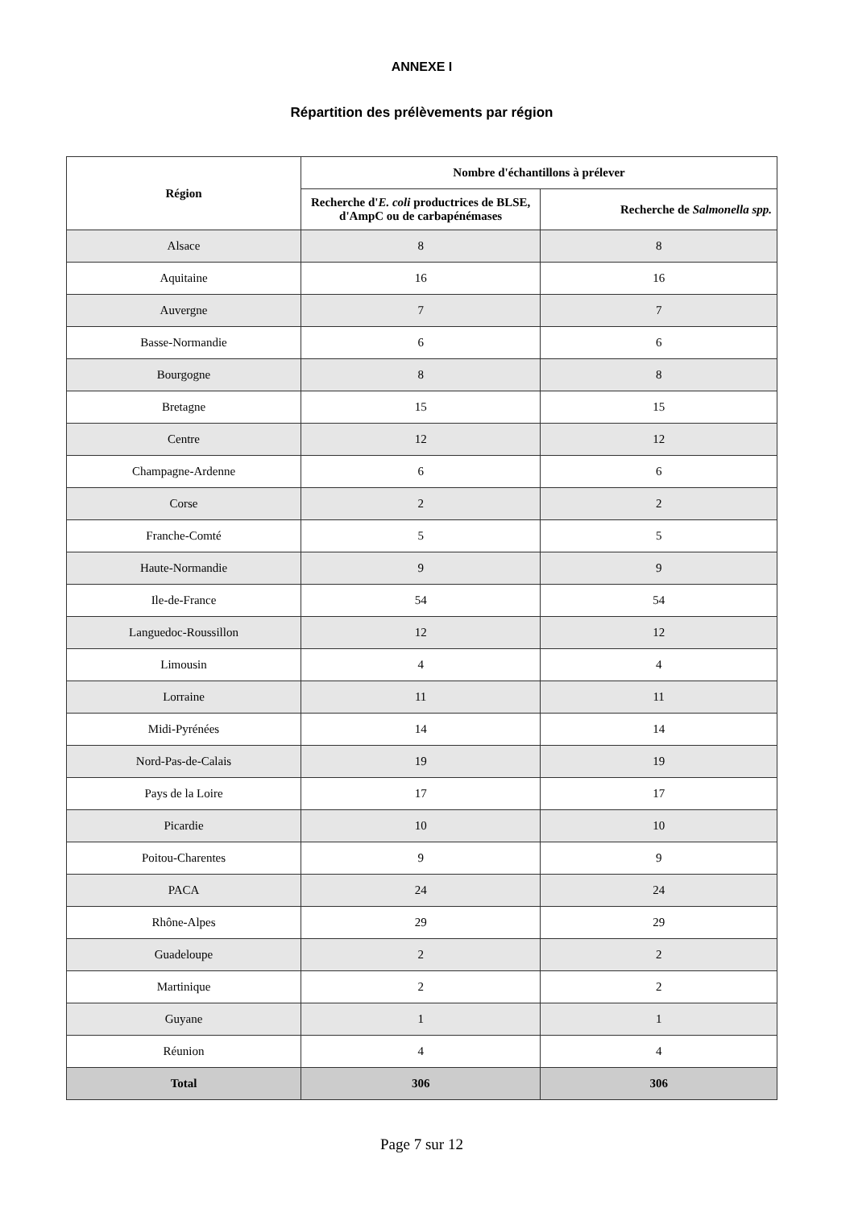ANNEXE I
Répartition des prélèvements par région
| Région | Nombre d'échantillons à prélever | |
| --- | --- | --- |
| | Recherche d' E. coli productrices de BLSE, d'AmpC ou de carbapénémases | Recherche de Salmonella spp. |
| Alsace | 8 | 8 |
| Aquitaine | 16 | 16 |
| Auvergne | 7 | 7 |
| Basse-Normandie | 6 | 6 |
| Bourgogne | 8 | 8 |
| Bretagne | 15 | 15 |
| Centre | 12 | 12 |
| Champagne-Ardenne | 6 | 6 |
| Corse | 2 | 2 |
| Franche-Comté | 5 | 5 |
| Haute-Normandie | 9 | 9 |
| Ile-de-France | 54 | 54 |
| Languedoc-Roussillon | 12 | 12 |
| Limousin | 4 | 4 |
| Lorraine | 11 | 11 |
| Midi-Pyrénées | 14 | 14 |
| Nord-Pas-de-Calais | 19 | 19 |
| Pays de la Loire | 17 | 17 |
| Picardie | 10 | 10 |
| Poitou-Charentes | 9 | 9 |
| PACA | 24 | 24 |
| Rhône-Alpes | 29 | 29 |
| Guadeloupe | 2 | 2 |
| Martinique | 2 | 2 |
| Guyane | 1 | 1 |
| Réunion | 4 | 4 |
| Total | 306 | 306 |
Page 7 sur 12